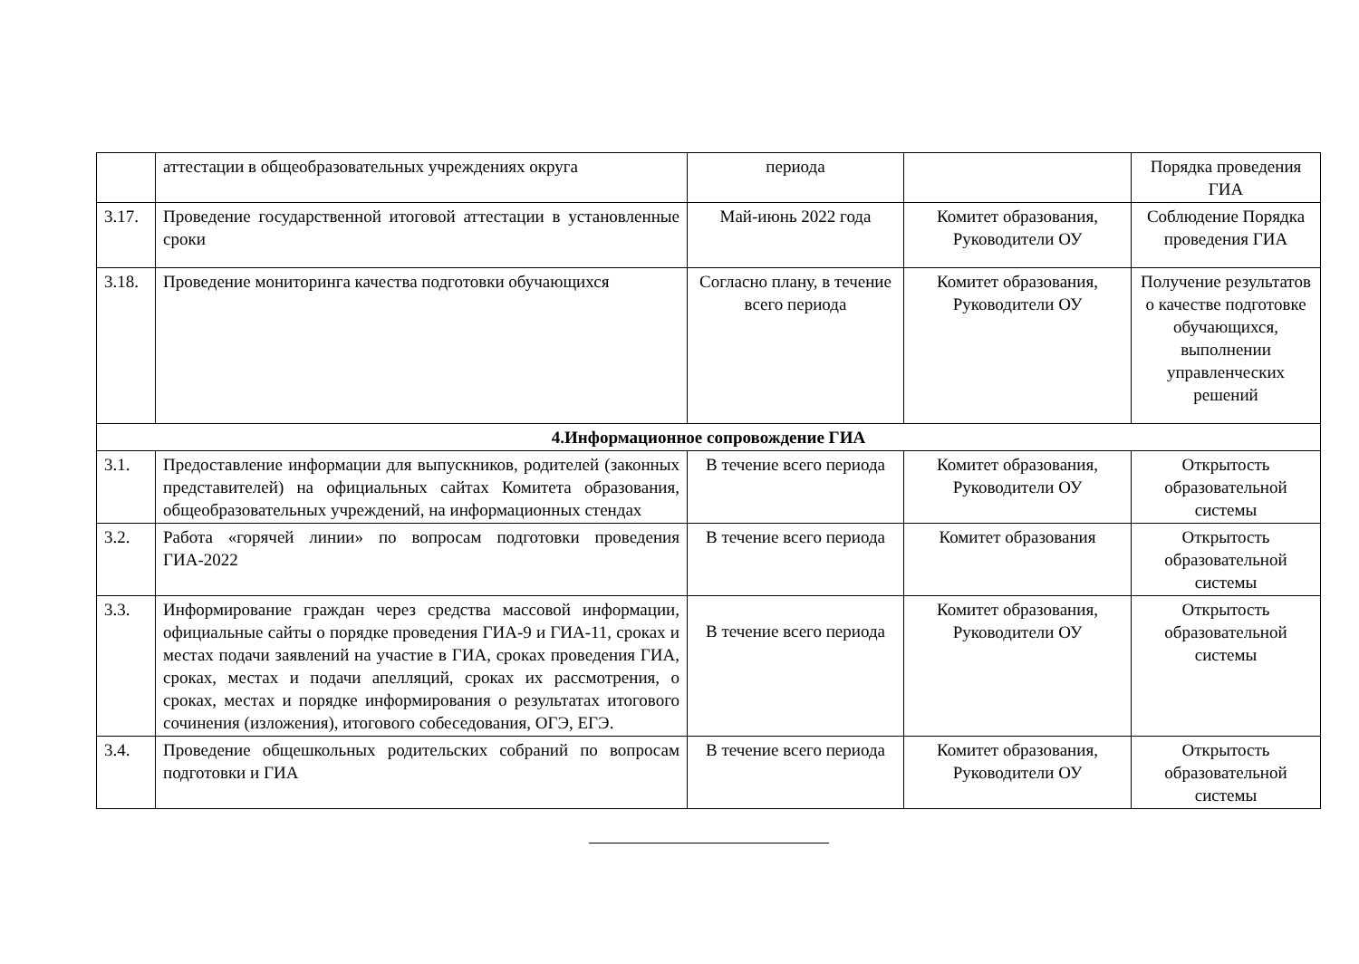| | аттестации в общеобразовательных учреждениях округа | периода | | Порядка проведения ГИА |
| 3.17. | Проведение государственной итоговой аттестации в установленные сроки | Май-июнь 2022 года | Комитет образования, Руководители ОУ | Соблюдение Порядка проведения ГИА |
| 3.18. | Проведение мониторинга качества подготовки обучающихся | Согласно плану, в течение всего периода | Комитет образования, Руководители ОУ | Получение результатов о качестве подготовке обучающихся, выполнении управленческих решений |
| 4.Информационное сопровождение ГИА | | | | |
| 3.1. | Предоставление информации для выпускников, родителей (законных представителей) на официальных сайтах Комитета образования, общеобразовательных учреждений, на информационных стендах | В течение всего периода | Комитет образования, Руководители ОУ | Открытость образовательной системы |
| 3.2. | Работа «горячей линии» по вопросам подготовки проведения ГИА-2022 | В течение всего периода | Комитет образования | Открытость образовательной системы |
| 3.3. | Информирование граждан через средства массовой информации, официальные сайты о порядке проведения ГИА-9 и ГИА-11, сроках и местах подачи заявлений на участие в ГИА, сроках проведения ГИА, сроках, местах и подачи апелляций, сроках их рассмотрения, о сроках, местах и порядке информирования о результатах итогового сочинения (изложения), итогового собеседования, ОГЭ, ЕГЭ. | В течение всего периода | Комитет образования, Руководители ОУ | Открытость образовательной системы |
| 3.4. | Проведение общешкольных родительских собраний по вопросам подготовки и ГИА | В течение всего периода | Комитет образования, Руководители ОУ | Открытость образовательной системы |